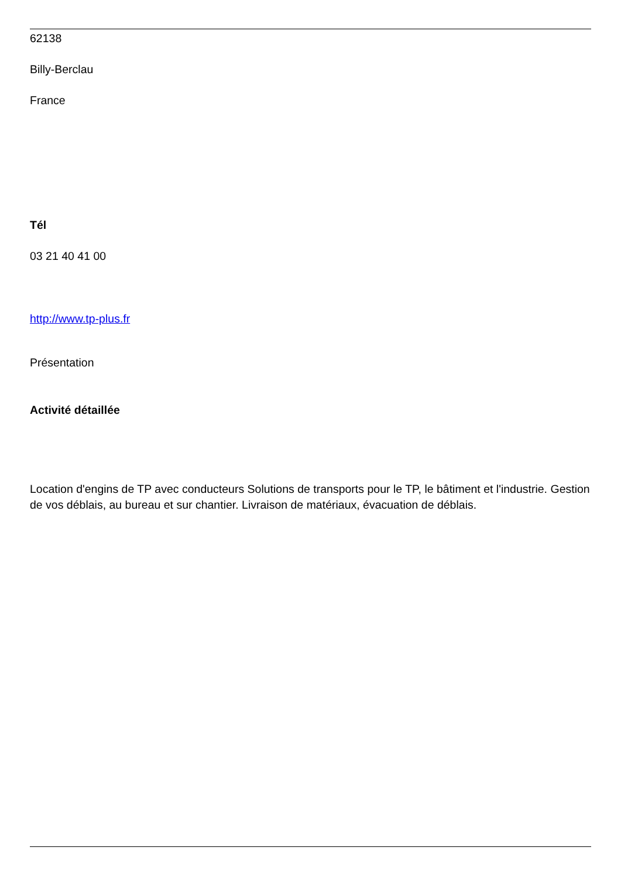62138
Billy-Berclau
France
Tél
03 21 40 41 00
http://www.tp-plus.fr
Présentation
Activité détaillée
Location d'engins de TP avec conducteurs Solutions de transports pour le TP, le bâtiment et l'industrie. Gestion de vos déblais, au bureau et sur chantier. Livraison de matériaux, évacuation de déblais.